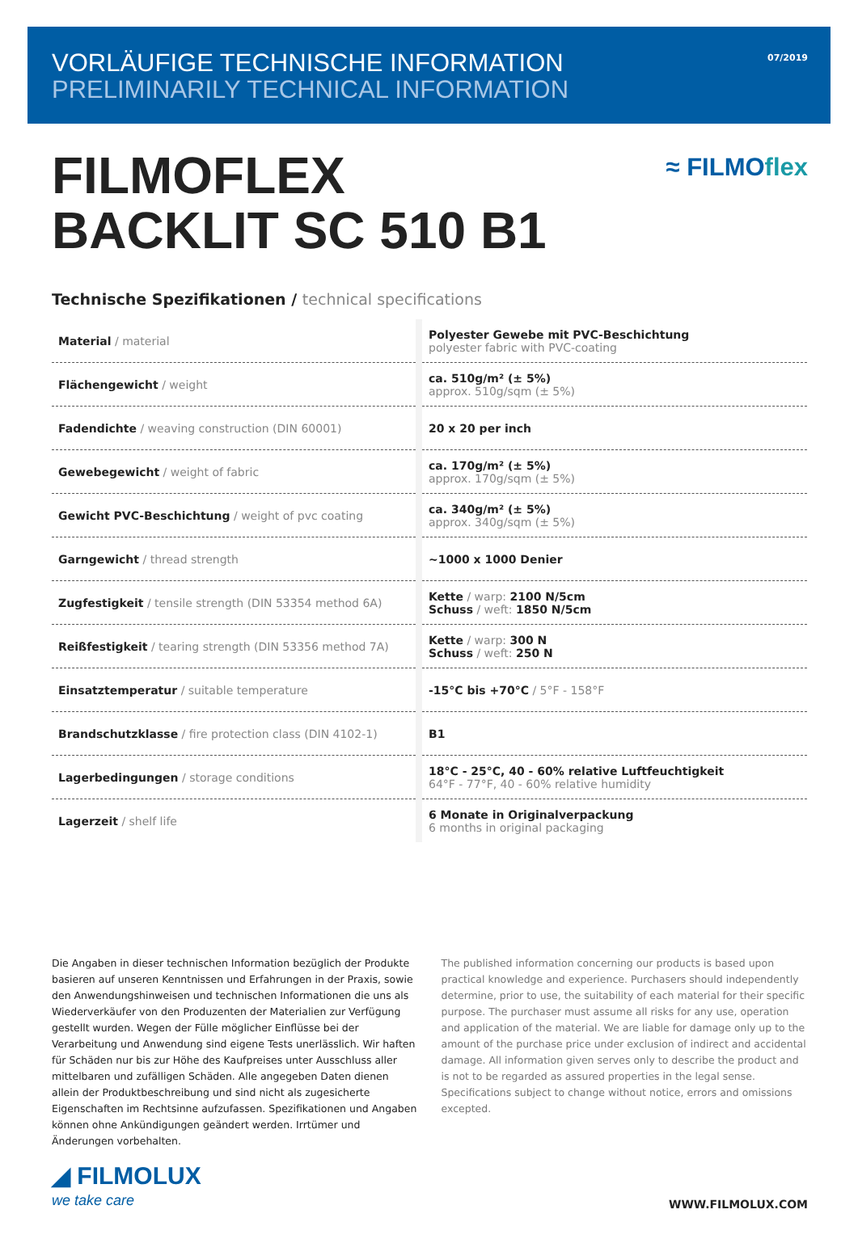VORLÄUFIGE TECHNISCHE INFORMATION
PRELIMINARILY TECHNICAL INFORMATION
07/2019
FILMOFLEX
BACKLIT SC 510 B1
≈ FILMOflex
Technische Spezifikationen / technical specifications
| Material / material | | Polyester Gewebe mit PVC-Beschichtung polyester fabric with PVC-coating |
| Flächengewicht / weight | | ca. 510g/m² (± 5%) approx. 510g/sqm (± 5%) |
| Fadendichte / weaving construction (DIN 60001) | | 20 x 20 per inch |
| Gewebegewicht / weight of fabric | | ca. 170g/m² (± 5%) approx. 170g/sqm (± 5%) |
| Gewicht PVC-Beschichtung / weight of pvc coating | | ca. 340g/m² (± 5%) approx. 340g/sqm (± 5%) |
| Garngewicht / thread strength | | ~1000 x 1000 Denier |
| Zugfestigkeit / tensile strength (DIN 53354 method 6A) | | Kette / warp: 2100 N/5cm Schuss / weft: 1850 N/5cm |
| Reißfestigkeit / tearing strength (DIN 53356 method 7A) | | Kette / warp: 300 N Schuss / weft: 250 N |
| Einsatztemperatur / suitable temperature | | -15°C bis +70°C / 5°F - 158°F |
| Brandschutzklasse / fire protection class (DIN 4102-1) | | B1 |
| Lagerbedingungen / storage conditions | | 18°C - 25°C, 40 - 60% relative Luftfeuchtigkeit 64°F - 77°F, 40 - 60% relative humidity |
| Lagerzeit / shelf life | | 6 Monate in Originalverpackung 6 months in original packaging |
Die Angaben in dieser technischen Information bezüglich der Produkte basieren auf unseren Kenntnissen und Erfahrungen in der Praxis, sowie den Anwendungs­hinweisen und technischen Informationen die uns als Wiederverkäufer von den Produzenten der Materialien zur Verfügung gestellt wurden. Wegen der Fülle möglicher Einflüsse bei der Verarbeitung und Anwendung sind eigene Tests unerlässlich. Wir haften für Schäden nur bis zur Höhe des Kaufpreises unter Ausschluss aller mittelbaren und zufälligen Schäden. Alle angegeben Daten dienen allein der Produktbeschreibung und sind nicht als zugesicherte Eigenschaften im Rechtsinne aufzufassen. Spezifikationen und Angaben können ohne Ankündigungen geändert werden. Irrtümer und Änderungen vorbehalten.
The published information concerning our products is based upon practical knowledge and experience. Purchasers should independently determine, prior to use, the suitability of each material for their specific purpose. The purchaser must assume all risks for any use, operation and application of the material. We are liable for damage only up to the amount of the purchase price under exclusion of indirect and accidental damage. All information given serves only to describe the product and is not to be regarded as assured properties in the legal sense. Specifications subject to change without notice, errors and omissions excepted.
◢ FILMOLUX
we take care
WWW.FILMOLUX.COM